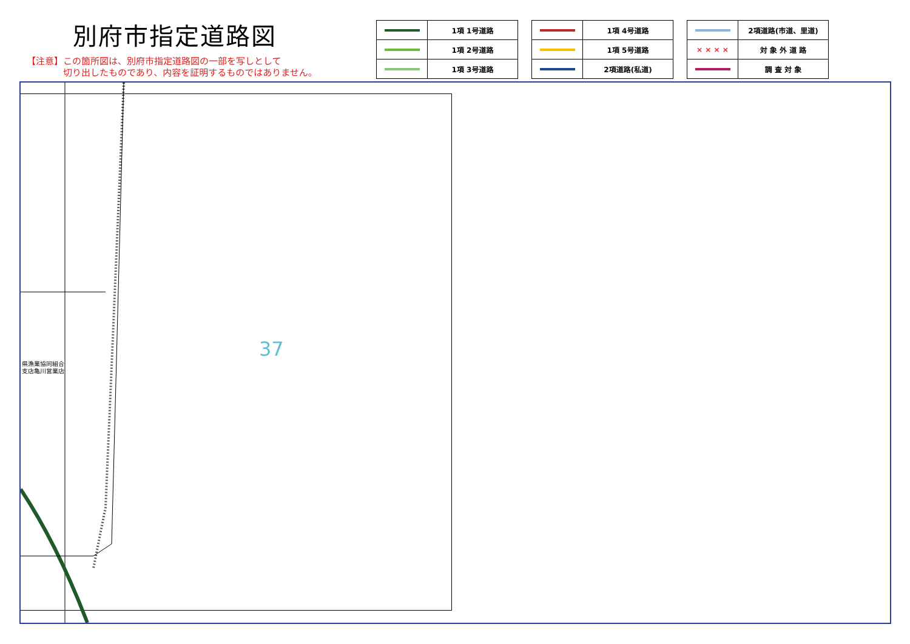別府市指定道路図
【注意】この箇所図は、別府市指定道路図の一部を写しとして
　　　　切り出したものであり、内容を証明するものではありません。
| | 1項 1号道路 |
| | 1項 2号道路 |
| | 1項 3号道路 |
| | 1項 4号道路 |
| | 1項 5号道路 |
| | 2項道路(私道) |
| | 2項道路(市道、里道) |
| × × × × | 対 象 外 道 路 |
| | 調 査 対 象 |
県漁業協同組合
支店亀川営業店
37